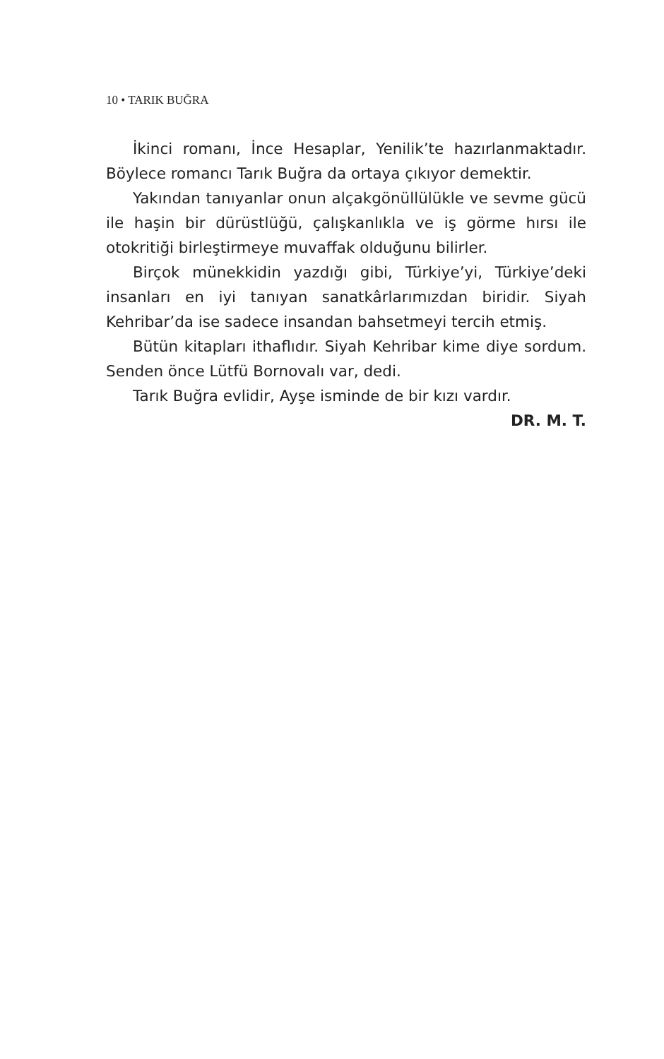10 • TARIK BUĞRA
İkinci romanı, İnce Hesaplar, Yenilik’te hazırlanmaktadır. Böylece romancı Tarık Buğra da ortaya çıkıyor demektir.
Yakından tanıyanlar onun alçakgönüllülükle ve sevme gücü ile haşin bir dürüstlüğü, çalışkanlıkla ve iş görme hırsı ile otokritiği birleştirmeye muvaffak olduğunu bilirler.
Birçok münekkidin yazdığı gibi, Türkiye’yi, Türkiye’deki insanları en iyi tanıyan sanatkârlarımızdan biridir. Siyah Kehribar’da ise sadece insandan bahsetmeyi tercih etmiş.
Bütün kitapları ithaflıdır. Siyah Kehribar kime diye sordum. Senden önce Lütfü Bornovalı var, dedi.
Tarık Buğra evlidir, Ayşe isminde de bir kızı vardır.
DR. M. T.